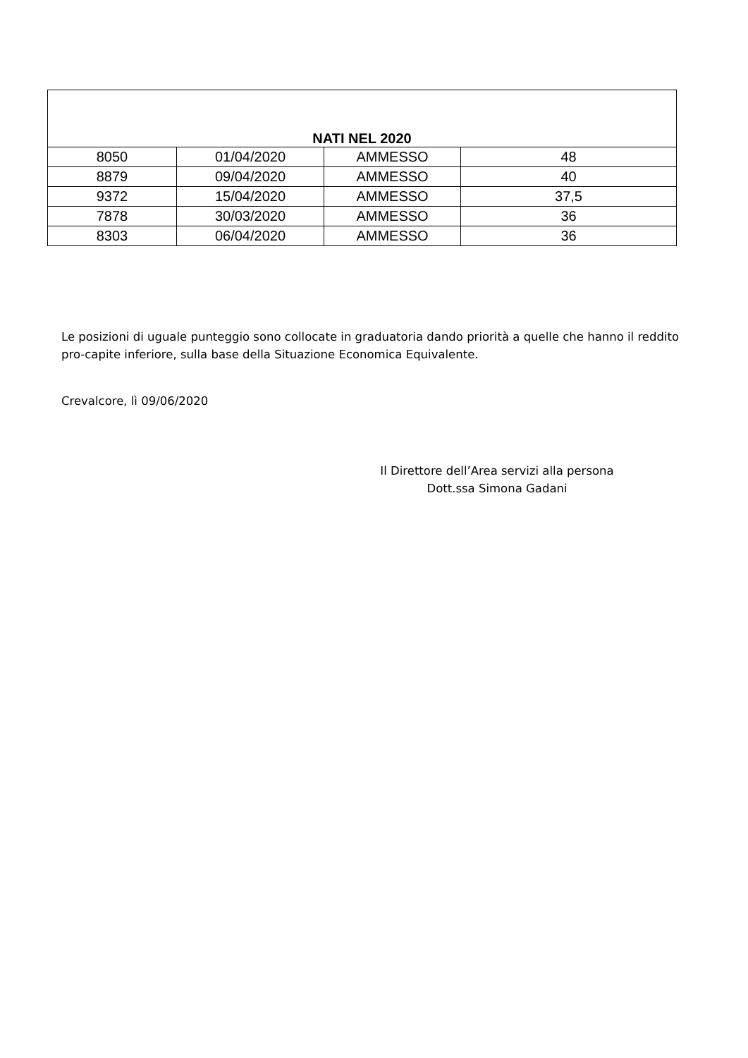| NATI NEL 2020 | | | |
| --- | --- | --- | --- |
| 8050 | 01/04/2020 | AMMESSO | 48 |
| 8879 | 09/04/2020 | AMMESSO | 40 |
| 9372 | 15/04/2020 | AMMESSO | 37,5 |
| 7878 | 30/03/2020 | AMMESSO | 36 |
| 8303 | 06/04/2020 | AMMESSO | 36 |
Le posizioni di uguale punteggio sono collocate in graduatoria dando priorità a quelle che hanno il reddito pro-capite inferiore, sulla base della Situazione Economica Equivalente.
Crevalcore, lì 09/06/2020
Il Direttore dell’Area servizi alla persona
Dott.ssa Simona Gadani